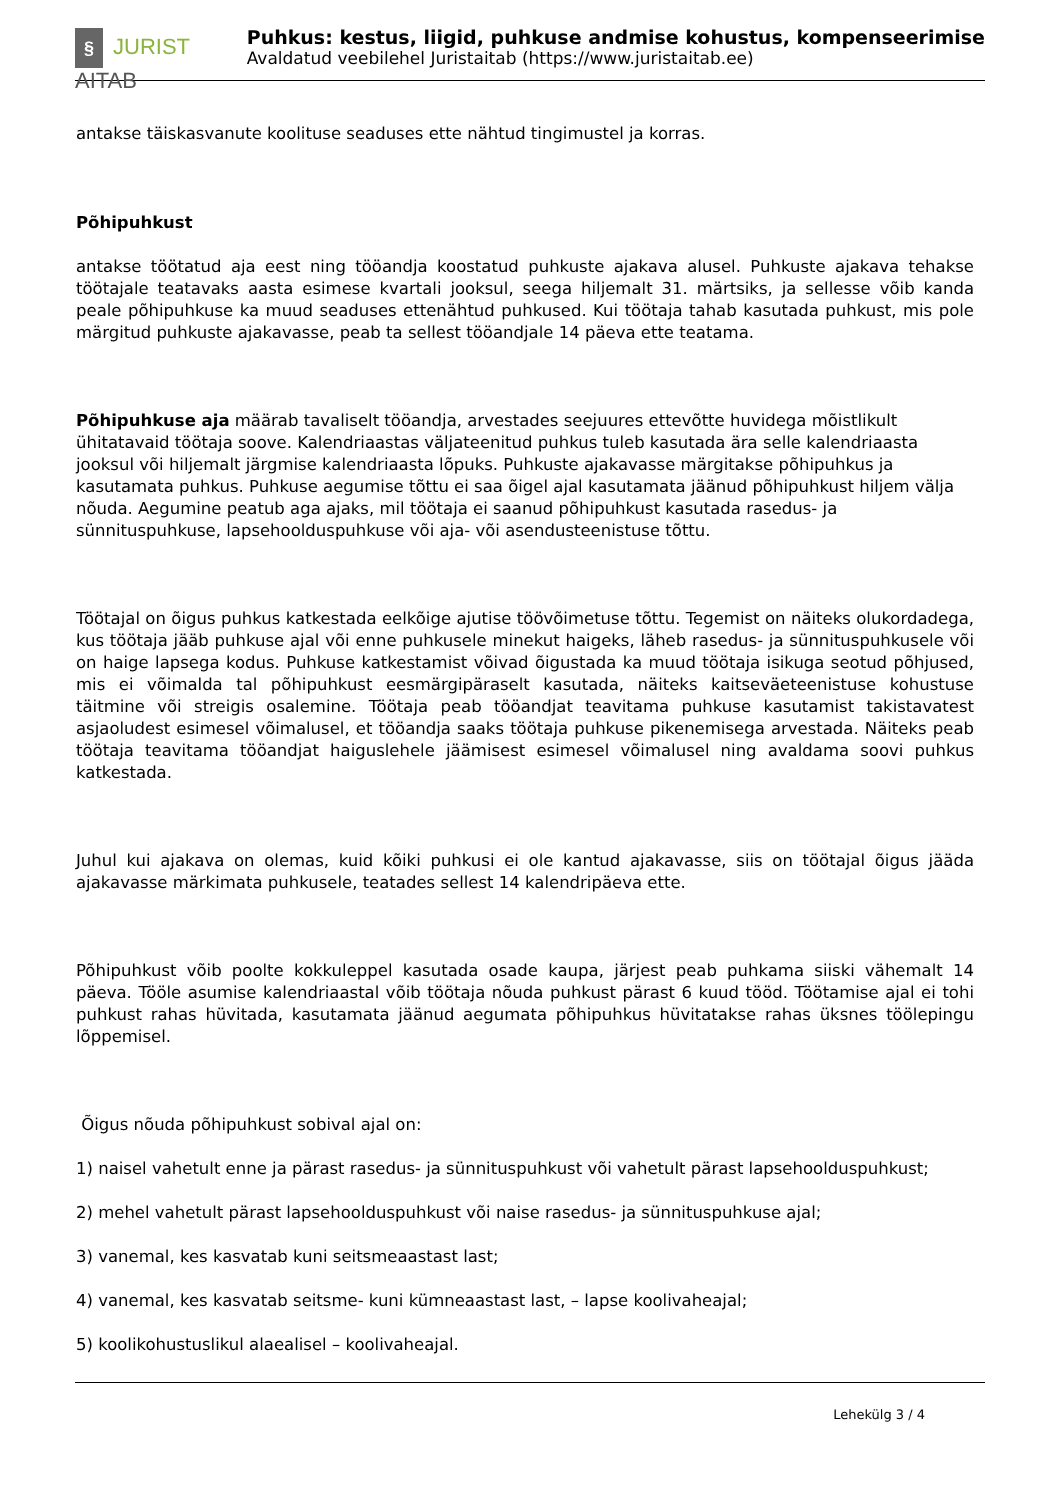§ JURIST AITAB
Puhkus: kestus, liigid, puhkuse andmise kohustus, kompenseerimise
Avaldatud veebilehel Juristaitab (https://www.juristaitab.ee)
antakse täiskasvanute koolituse seaduses ette nähtud tingimustel ja korras.
Põhipuhkust
antakse töötatud aja eest ning tööandja koostatud puhkuste ajakava alusel. Puhkuste ajakava tehakse töötajale teatavaks aasta esimese kvartali jooksul, seega hiljemalt 31. märtsiks, ja sellesse võib kanda peale põhipuhkuse ka muud seaduses ettenähtud puhkused. Kui töötaja tahab kasutada puhkust, mis pole märgitud puhkuste ajakavasse, peab ta sellest tööandjale 14 päeva ette teatama.
Põhipuhkuse aja määrab tavaliselt tööandja, arvestades seejuures ettevõtte huvidega mõistlikult ühitatavaid töötaja soove. Kalendriaastas väljateenitud puhkus tuleb kasutada ära selle kalendriaasta jooksul või hiljemalt järgmise kalendriaasta lõpuks. Puhkuste ajakavasse märgitakse põhipuhkus ja kasutamata puhkus. Puhkuse aegumise tõttu ei saa õigel ajal kasutamata jäänud põhipuhkust hiljem välja nõuda. Aegumine peatub aga ajaks, mil töötaja ei saanud põhipuhkust kasutada rasedus- ja sünnituspuhkuse, lapsehoolduspuhkuse või aja- või asendusteenistuse tõttu.
Töötajal on õigus puhkus katkestada eelkõige ajutise töövõimetuse tõttu. Tegemist on näiteks olukordadega, kus töötaja jääb puhkuse ajal või enne puhkusele minekut haigeks, läheb rasedus- ja sünnituspuhkusele või on haige lapsega kodus. Puhkuse katkestamist võivad õigustada ka muud töötaja isikuga seotud põhjused, mis ei võimalda tal põhipuhkust eesmärgipäraselt kasutada, näiteks kaitseväeteenistuse kohustuse täitmine või streigis osalemine. Töötaja peab tööandjat teavitama puhkuse kasutamist takistavatest asjaoludest esimesel võimalusel, et tööandja saaks töötaja puhkuse pikenemisega arvestada. Näiteks peab töötaja teavitama tööandjat haiguslehele jäämisest esimesel võimalusel ning avaldama soovi puhkus katkestada.
Juhul kui ajakava on olemas, kuid kõiki puhkusi ei ole kantud ajakavasse, siis on töötajal õigus jääda ajakavasse märkimata puhkusele, teatades sellest 14 kalendripäeva ette.
Põhipuhkust võib poolte kokkuleppel kasutada osade kaupa, järjest peab puhkama siiski vähemalt 14 päeva. Tööle asumise kalendriaastal võib töötaja nõuda puhkust pärast 6 kuud tööd. Töötamise ajal ei tohi puhkust rahas hüvitada, kasutamata jäänud aegumata põhipuhkus hüvitatakse rahas üksnes töölepingu lõppemisel.
Õigus nõuda põhipuhkust sobival ajal on:
1) naisel vahetult enne ja pärast rasedus- ja sünnituspuhkust või vahetult pärast lapsehoolduspuhkust;
2) mehel vahetult pärast lapsehoolduspuhkust või naise rasedus- ja sünnituspuhkuse ajal;
3) vanemal, kes kasvatab kuni seitsmeaastast last;
4) vanemal, kes kasvatab seitsme- kuni kümneaastast last, – lapse koolivaheajal;
5) koolikohustuslikul alaealisel – koolivaheajal.
Lehekülg 3 / 4